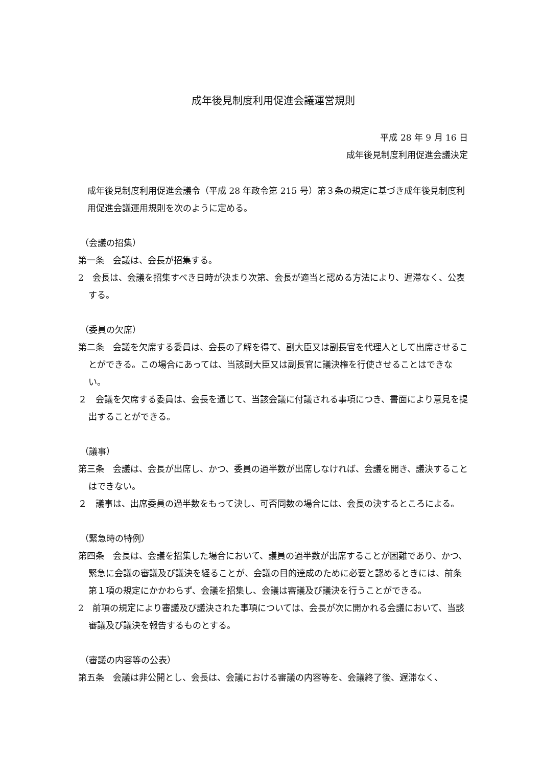成年後見制度利用促進会議運営規則
平成 28 年 9 月 16 日
成年後見制度利用促進会議決定
成年後見制度利用促進会議令（平成 28 年政令第 215 号）第３条の規定に基づき成年後見制度利用促進会議運用規則を次のように定める。
（会議の招集）
第一条　会議は、会長が招集する。
2　会長は、会議を招集すべき日時が決まり次第、会長が適当と認める方法により、遅滞なく、公表する。
（委員の欠席）
第二条　会議を欠席する委員は、会長の了解を得て、副大臣又は副長官を代理人として出席させることができる。この場合にあっては、当該副大臣又は副長官に議決権を行使させることはできない。
２　会議を欠席する委員は、会長を通じて、当該会議に付議される事項につき、書面により意見を提出することができる。
（議事）
第三条　会議は、会長が出席し、かつ、委員の過半数が出席しなければ、会議を開き、議決することはできない。
２　議事は、出席委員の過半数をもって決し、可否同数の場合には、会長の決するところによる。
（緊急時の特例）
第四条　会長は、会議を招集した場合において、議員の過半数が出席することが困難であり、かつ、緊急に会議の審議及び議決を経ることが、会議の目的達成のために必要と認めるときには、前条第１項の規定にかかわらず、会議を招集し、会議は審議及び議決を行うことができる。
2　前項の規定により審議及び議決された事項については、会長が次に開かれる会議において、当該審議及び議決を報告するものとする。
（審議の内容等の公表）
第五条　会議は非公開とし、会長は、会議における審議の内容等を、会議終了後、遅滞なく、